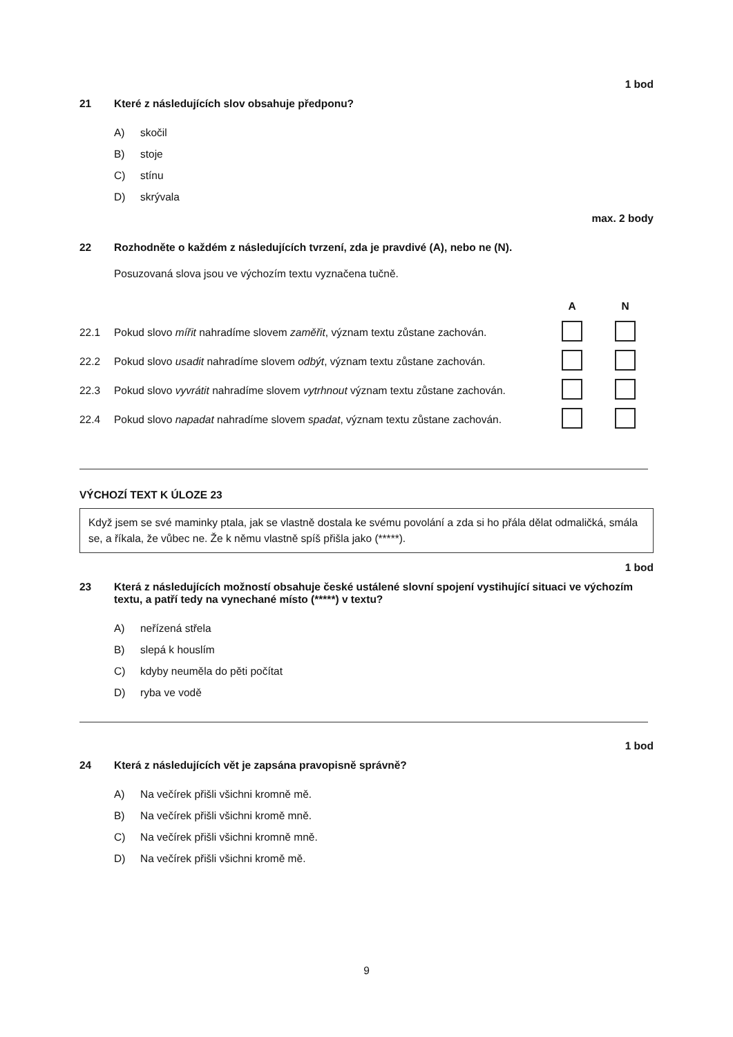1 bod
21 Které z následujících slov obsahuje předponu?
A) skočil
B) stoje
C) stínu
D) skrývala
max. 2 body
22 Rozhodněte o každém z následujících tvrzení, zda je pravdivé (A), nebo ne (N).
Posuzovaná slova jsou ve výchozím textu vyznačena tučně.
| | | A | N |
| 22.1 | Pokud slovo mířit nahradíme slovem zaměřit , význam textu zůstane zachován. | | |
| 22.2 | Pokud slovo usadit nahradíme slovem odbýt , význam textu zůstane zachován. | | |
| 22.3 | Pokud slovo vyvrátit nahradíme slovem vytrhnout význam textu zůstane zachován. | | |
| 22.4 | Pokud slovo napadat nahradíme slovem spadat , význam textu zůstane zachován. | | |
VÝCHOZÍ TEXT K ÚLOZE 23
Když jsem se své maminky ptala, jak se vlastně dostala ke svému povolání a zda si ho přála dělat odmaličká, smála se, a říkala, že vůbec ne. Že k němu vlastně spíš přišla jako (*****).
1 bod
23 Která z následujících možností obsahuje české ustálené slovní spojení vystihující situaci ve výchozím textu, a patří tedy na vynechané místo (*****) v textu?
A) neřízená střela
B) slepá k houslím
C) kdyby neuměla do pěti počítat
D) ryba ve vodě
1 bod
24 Která z následujících vět je zapsána pravopisně správně?
A) Na večírek přišli všichni kromně mě.
B) Na večírek přišli všichni kromě mně.
C) Na večírek přišli všichni kromně mně.
D) Na večírek přišli všichni kromě mě.
9